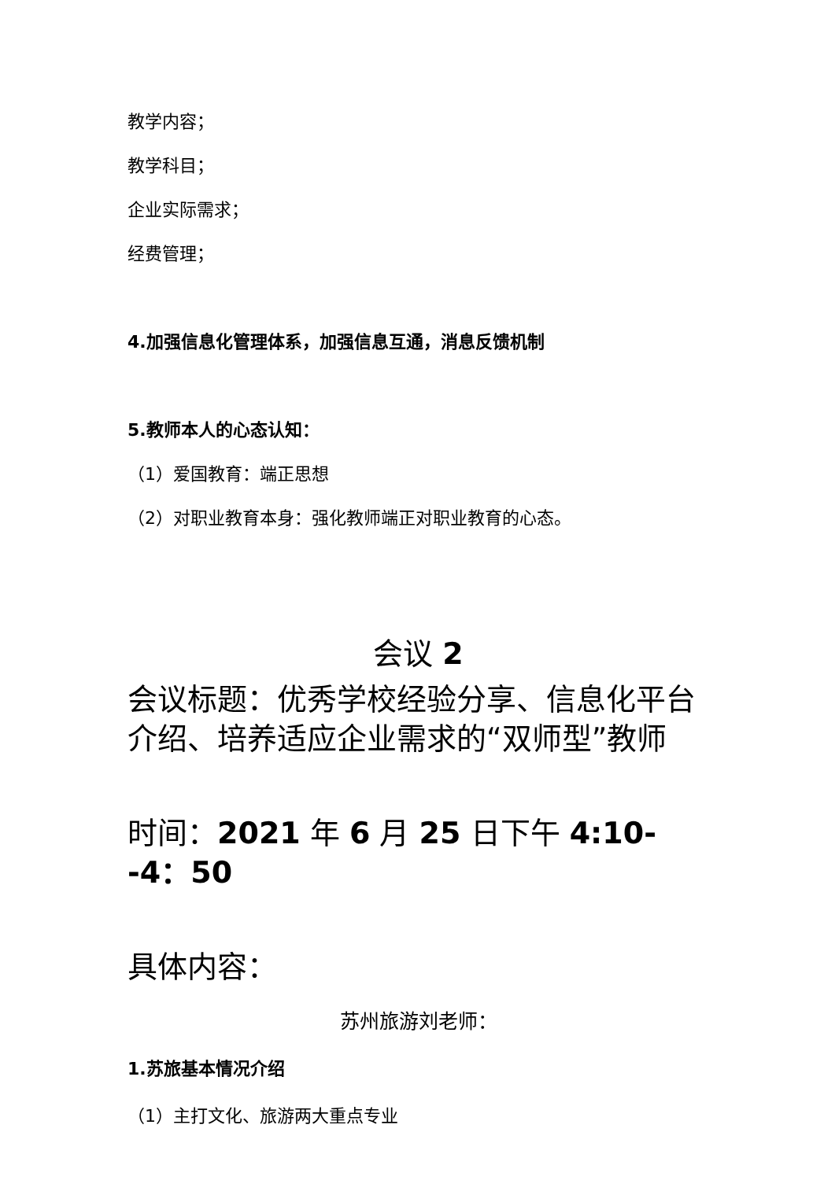教学内容；
教学科目；
企业实际需求；
经费管理；
4.加强信息化管理体系，加强信息互通，消息反馈机制
5.教师本人的心态认知：
（1）爱国教育：端正思想
（2）对职业教育本身：强化教师端正对职业教育的心态。
会议 2
会议标题：优秀学校经验分享、信息化平台介绍、培养适应企业需求的“双师型”教师
时间：2021 年 6 月 25 日下午 4:10--4：50
具体内容：
苏州旅游刘老师：
1.苏旅基本情况介绍
（1）主打文化、旅游两大重点专业